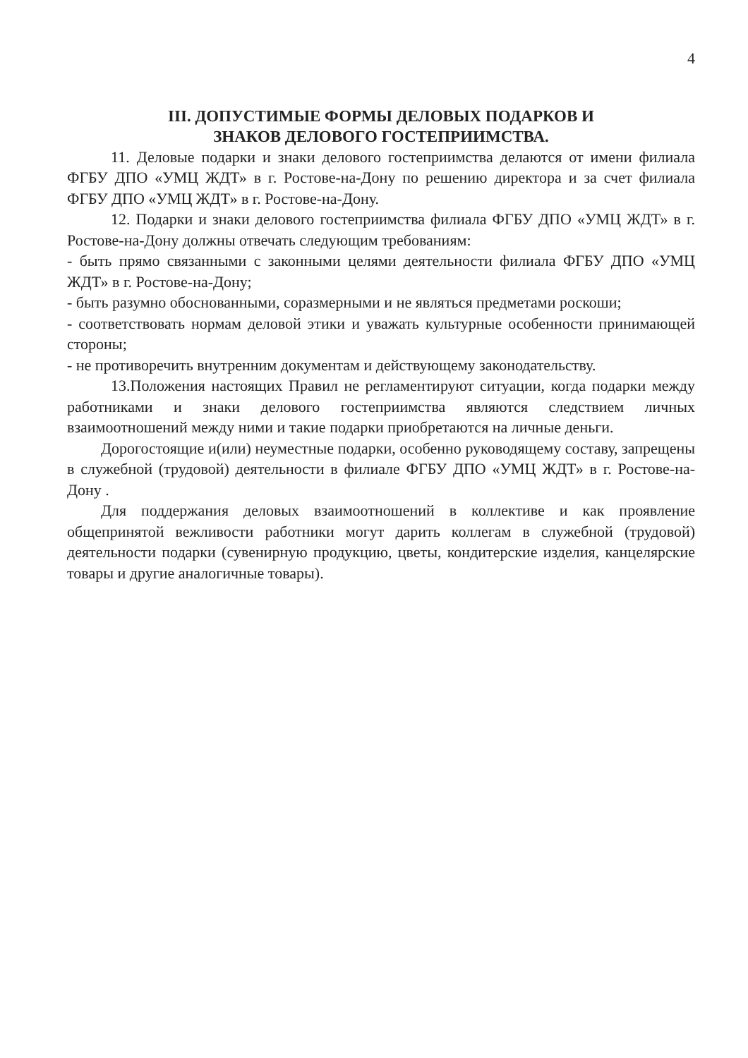4
III. ДОПУСТИМЫЕ ФОРМЫ ДЕЛОВЫХ ПОДАРКОВ И
ЗНАКОВ ДЕЛОВОГО ГОСТЕПРИИМСТВА.
11. Деловые подарки и знаки делового гостеприимства делаются от имени филиала ФГБУ ДПО «УМЦ ЖДТ» в г. Ростове-на-Дону по решению директора и за счет филиала ФГБУ ДПО «УМЦ ЖДТ» в г. Ростове-на-Дону.
12. Подарки и знаки делового гостеприимства филиала ФГБУ ДПО «УМЦ ЖДТ» в г. Ростове-на-Дону должны отвечать следующим требованиям:
- быть прямо связанными с законными целями деятельности филиала ФГБУ ДПО «УМЦ ЖДТ» в г. Ростове-на-Дону;
- быть разумно обоснованными, соразмерными и не являться предметами роскоши;
- соответствовать нормам деловой этики и уважать культурные особенности принимающей стороны;
- не противоречить внутренним документам и действующему законодательству.
13.Положения настоящих Правил не регламентируют ситуации, когда подарки между работниками и знаки делового гостеприимства являются следствием личных взаимоотношений между ними и такие подарки приобретаются на личные деньги.
Дорогостоящие и(или) неуместные подарки, особенно руководящему составу, запрещены в служебной (трудовой) деятельности в филиале ФГБУ ДПО «УМЦ ЖДТ» в г. Ростове-на-Дону .
Для поддержания деловых взаимоотношений в коллективе и как проявление общепринятой вежливости работники могут дарить коллегам в служебной (трудовой) деятельности подарки (сувенирную продукцию, цветы, кондитерские изделия, канцелярские товары и другие аналогичные товары).